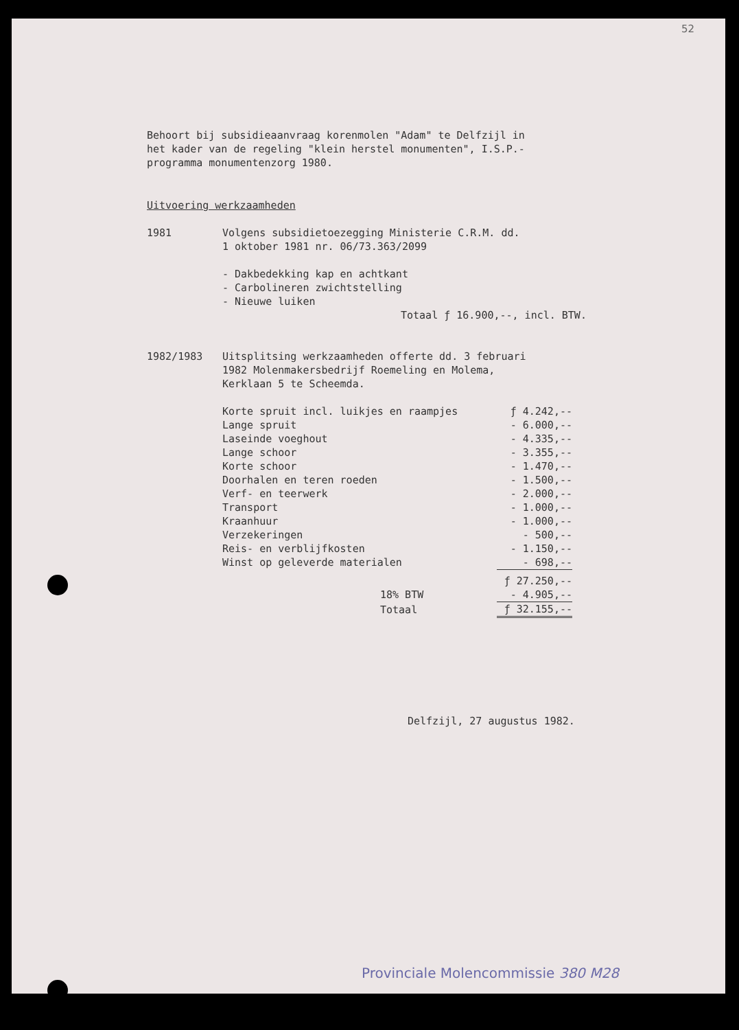52
Behoort bij subsidieaanvraag korenmolen "Adam" te Delfzijl in
het kader van de regeling "klein herstel monumenten", I.S.P.-
programma monumentenzorg 1980.
Uitvoering werkzaamheden
1981 Volgens subsidietoezegging Ministerie C.R.M. dd.
1 oktober 1981 nr. 06/73.363/2099
- Dakbedekking kap en achtkant
- Carbolineren zwichtstelling
- Nieuwe luiken
Totaal ƒ 16.900,--, incl. BTW.
1982/1983 Uitsplitsing werkzaamheden offerte dd. 3 februari
1982 Molenmakersbedrijf Roemeling en Molema,
Kerklaan 5 te Scheemda.
| Korte spruit incl. luikjes en raampjes | ƒ 4.242,-- |
| Lange spruit | - 6.000,-- |
| Laseinde voeghout | - 4.335,-- |
| Lange schoor | - 3.355,-- |
| Korte schoor | - 1.470,-- |
| Doorhalen en teren roeden | - 1.500,-- |
| Verf- en teerwerk | - 2.000,-- |
| Transport | - 1.000,-- |
| Kraanhuur | - 1.000,-- |
| Verzekeringen | - 500,-- |
| Reis- en verblijfkosten | - 1.150,-- |
| Winst op geleverde materialen | - 698,-- |
| | ƒ 27.250,-- |
| 18% BTW | - 4.905,-- |
| Totaal | ƒ 32.155,-- |
Delfzijl, 27 augustus 1982.
Provinciale Molencommissie 380 M28